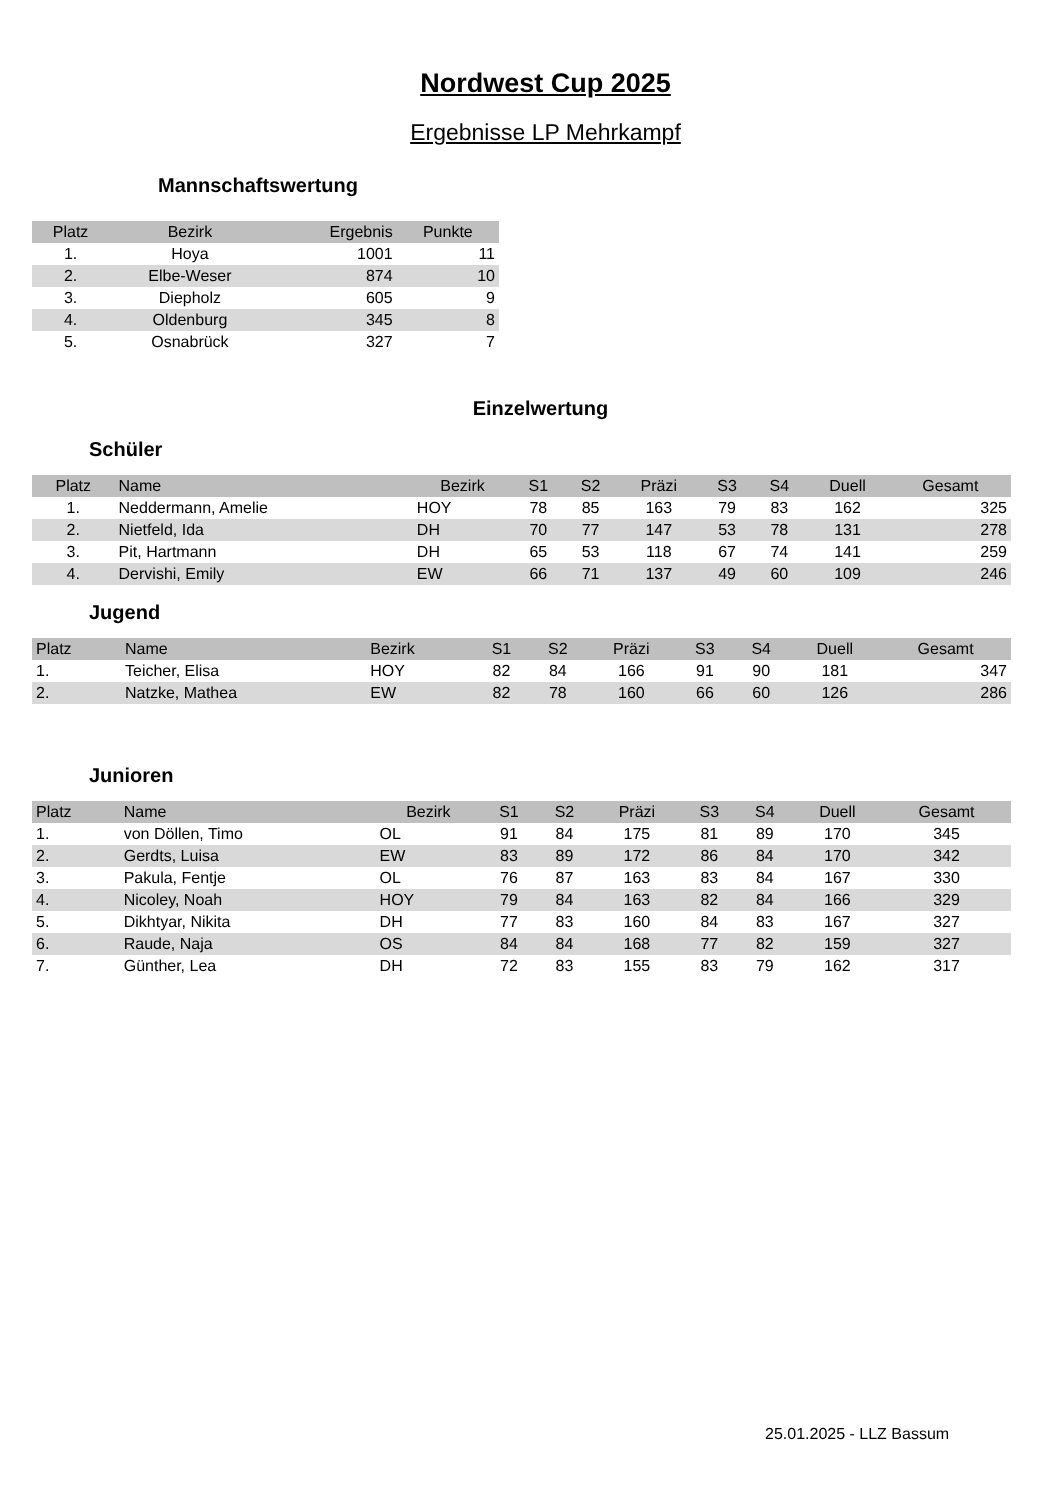Nordwest Cup 2025
Ergebnisse LP Mehrkampf
Mannschaftswertung
| Platz | Bezirk | Ergebnis | Punkte |
| --- | --- | --- | --- |
| 1. | Hoya | 1001 | 11 |
| 2. | Elbe-Weser | 874 | 10 |
| 3. | Diepholz | 605 | 9 |
| 4. | Oldenburg | 345 | 8 |
| 5. | Osnabrück | 327 | 7 |
Einzelwertung
Schüler
| Platz | Name | Bezirk | S1 | S2 | Präzi | S3 | S4 | Duell | Gesamt |
| --- | --- | --- | --- | --- | --- | --- | --- | --- | --- |
| 1. | Neddermann, Amelie | HOY | 78 | 85 | 163 | 79 | 83 | 162 | 325 |
| 2. | Nietfeld, Ida | DH | 70 | 77 | 147 | 53 | 78 | 131 | 278 |
| 3. | Pit, Hartmann | DH | 65 | 53 | 118 | 67 | 74 | 141 | 259 |
| 4. | Dervishi, Emily | EW | 66 | 71 | 137 | 49 | 60 | 109 | 246 |
Jugend
| Platz | Name | Bezirk | S1 | S2 | Präzi | S3 | S4 | Duell | Gesamt |
| --- | --- | --- | --- | --- | --- | --- | --- | --- | --- |
| 1. | Teicher, Elisa | HOY | 82 | 84 | 166 | 91 | 90 | 181 | 347 |
| 2. | Natzke, Mathea | EW | 82 | 78 | 160 | 66 | 60 | 126 | 286 |
Junioren
| Platz | Name | Bezirk | S1 | S2 | Präzi | S3 | S4 | Duell | Gesamt |
| --- | --- | --- | --- | --- | --- | --- | --- | --- | --- |
| 1. | von Döllen, Timo | OL | 91 | 84 | 175 | 81 | 89 | 170 | 345 |
| 2. | Gerdts, Luisa | EW | 83 | 89 | 172 | 86 | 84 | 170 | 342 |
| 3. | Pakula, Fentje | OL | 76 | 87 | 163 | 83 | 84 | 167 | 330 |
| 4. | Nicoley, Noah | HOY | 79 | 84 | 163 | 82 | 84 | 166 | 329 |
| 5. | Dikhtyar, Nikita | DH | 77 | 83 | 160 | 84 | 83 | 167 | 327 |
| 6. | Raude, Naja | OS | 84 | 84 | 168 | 77 | 82 | 159 | 327 |
| 7. | Günther, Lea | DH | 72 | 83 | 155 | 83 | 79 | 162 | 317 |
25.01.2025 - LLZ Bassum